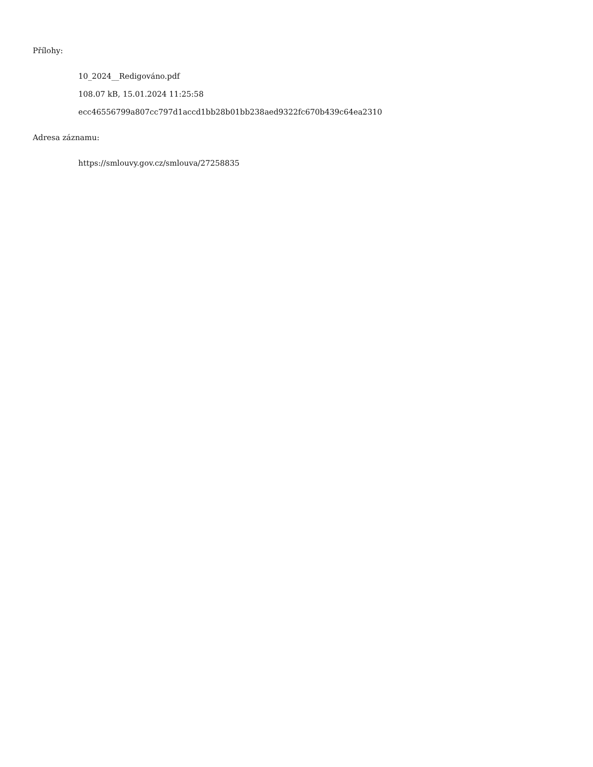Přílohy:
10_2024__Redigováno.pdf
108.07 kB, 15.01.2024 11:25:58
ecc46556799a807cc797d1accd1bb28b01bb238aed9322fc670b439c64ea2310
Adresa záznamu:
https://smlouvy.gov.cz/smlouva/27258835